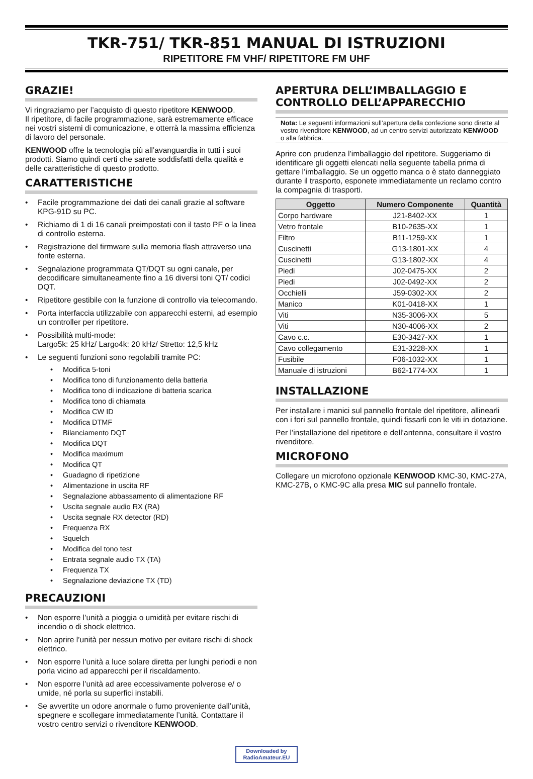TKR-751/ TKR-851 MANUAL DI ISTRUZIONI
RIPETITORE FM VHF/ RIPETITORE FM UHF
GRAZIE!
Vi ringraziamo per l’acquisto di questo ripetitore KENWOOD.
Il ripetitore, di facile programmazione, sarà estremamente efficace nei vostri sistemi di comunicazione, e otterrà la massima efficienza di lavoro del personale.
KENWOOD offre la tecnologia più all’avanguardia in tutti i suoi prodotti. Siamo quindi certi che sarete soddisfatti della qualità e delle caratteristiche di questo prodotto.
CARATTERISTICHE
• Facile programmazione dei dati dei canali grazie al software KPG-91D su PC.
• Richiamo di 1 di 16 canali preimpostati con il tasto PF o la linea di controllo esterna.
• Registrazione del firmware sulla memoria flash attraverso una fonte esterna.
• Segnalazione programmata QT/DQT su ogni canale, per decodificare simultaneamente fino a 16 diversi toni QT/ codici DQT.
• Ripetitore gestibile con la funzione di controllo via telecomando.
• Porta interfaccia utilizzabile con apparecchi esterni, ad esempio un controller per ripetitore.
• Possibilità multi-mode:
Largo5k: 25 kHz/ Largo4k: 20 kHz/ Stretto: 12,5 kHz
• Le seguenti funzioni sono regolabili tramite PC:
• Modifica 5-toni
• Modifica tono di funzionamento della batteria
• Modifica tono di indicazione di batteria scarica
• Modifica tono di chiamata
• Modifica CW ID
• Modifica DTMF
• Bilanciamento DQT
• Modifica DQT
• Modifica maximum
• Modifica QT
• Guadagno di ripetizione
• Alimentazione in uscita RF
• Segnalazione abbassamento di alimentazione RF
• Uscita segnale audio RX (RA)
• Uscita segnale RX detector (RD)
• Frequenza RX
• Squelch
• Modifica del tono test
• Entrata segnale audio TX (TA)
• Frequenza TX
• Segnalazione deviazione TX (TD)
PRECAUZIONI
• Non esporre l’unità a pioggia o umidità per evitare rischi di incendio o di shock elettrico.
• Non aprire l’unità per nessun motivo per evitare rischi di shock elettrico.
• Non esporre l’unità a luce solare diretta per lunghi periodi e non porla vicino ad apparecchi per il riscaldamento.
• Non esporre l’unità ad aree eccessivamente polverose e/ o umide, né porla su superfici instabili.
• Se avvertite un odore anormale o fumo proveniente dall’unità, spegnere e scollegare immediatamente l’unità. Contattare il vostro centro servizi o rivenditore KENWOOD.
APERTURA DELL’IMBALLAGGIO E CONTROLLO DELL’APPARECCHIO
Nota: Le seguenti informazioni sull’apertura della confezione sono dirette al vostro rivenditore KENWOOD, ad un centro servizi autorizzato KENWOOD o alla fabbrica.
Aprire con prudenza l’imballaggio del ripetitore. Suggeriamo di identificare gli oggetti elencati nella seguente tabella prima di gettare l’imballaggio. Se un oggetto manca o è stato danneggiato durante il trasporto, esponete immediatamente un reclamo contro la compagnia di trasporti.
| Oggetto | Numero Componente | Quantità |
| --- | --- | --- |
| Corpo hardware | J21-8402-XX | 1 |
| Vetro frontale | B10-2635-XX | 1 |
| Filtro | B11-1259-XX | 1 |
| Cuscinetti | G13-1801-XX | 4 |
| Cuscinetti | G13-1802-XX | 4 |
| Piedi | J02-0475-XX | 2 |
| Piedi | J02-0492-XX | 2 |
| Occhielli | J59-0302-XX | 2 |
| Manico | K01-0418-XX | 1 |
| Viti | N35-3006-XX | 5 |
| Viti | N30-4006-XX | 2 |
| Cavo c.c. | E30-3427-XX | 1 |
| Cavo collegamento | E31-3228-XX | 1 |
| Fusibile | F06-1032-XX | 1 |
| Manuale di istruzioni | B62-1774-XX | 1 |
INSTALLAZIONE
Per installare i manici sul pannello frontale del ripetitore, allinearli con i fori sul pannello frontale, quindi fissarli con le viti in dotazione.
Per l’installazione del ripetitore e dell’antenna, consultare il vostro rivenditore.
MICROFONO
Collegare un microfono opzionale KENWOOD KMC-30, KMC-27A, KMC-27B, o KMC-9C alla presa MIC sul pannello frontale.
Downloaded by
RadioAmateur.EU